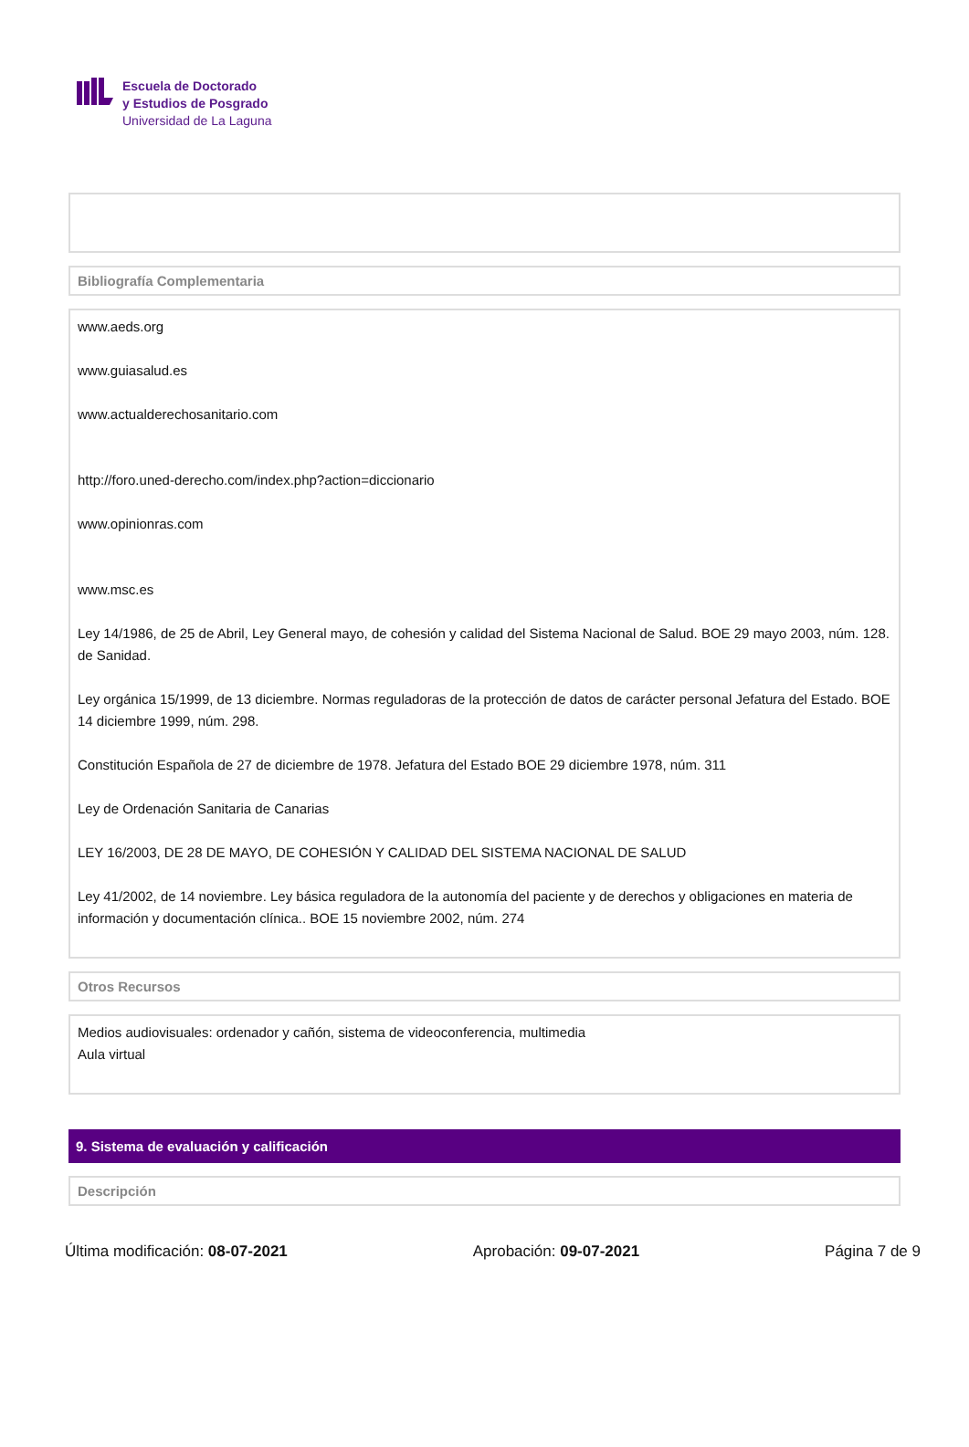Escuela de Doctorado
y Estudios de Posgrado
Universidad de La Laguna
Bibliografía Complementaria
www.aeds.org
www.guiasalud.es
www.actualderechosanitario.com
http://foro.uned-derecho.com/index.php?action=diccionario
www.opinionras.com
www.msc.es
Ley 14/1986, de 25 de Abril, Ley General mayo, de cohesión y calidad del Sistema Nacional de Salud. BOE 29 mayo 2003, núm. 128.
de Sanidad.
Ley orgánica 15/1999, de 13 diciembre. Normas reguladoras de la protección de datos de carácter personal Jefatura del Estado. BOE 14 diciembre 1999, núm. 298.
Constitución Española de 27 de diciembre de 1978. Jefatura del Estado BOE 29 diciembre 1978, núm. 311
Ley de Ordenación Sanitaria de Canarias
LEY 16/2003, DE 28 DE MAYO, DE COHESIÓN Y CALIDAD DEL SISTEMA NACIONAL DE SALUD
Ley 41/2002, de 14 noviembre. Ley básica reguladora de la autonomía del paciente y de derechos y obligaciones en materia de información y documentación clínica.. BOE 15 noviembre 2002, núm. 274
Otros Recursos
Medios audiovisuales: ordenador y cañón, sistema de videoconferencia, multimedia
Aula virtual
9. Sistema de evaluación y calificación
Descripción
Última modificación: 08-07-2021 Aprobación: 09-07-2021 Página 7 de 9